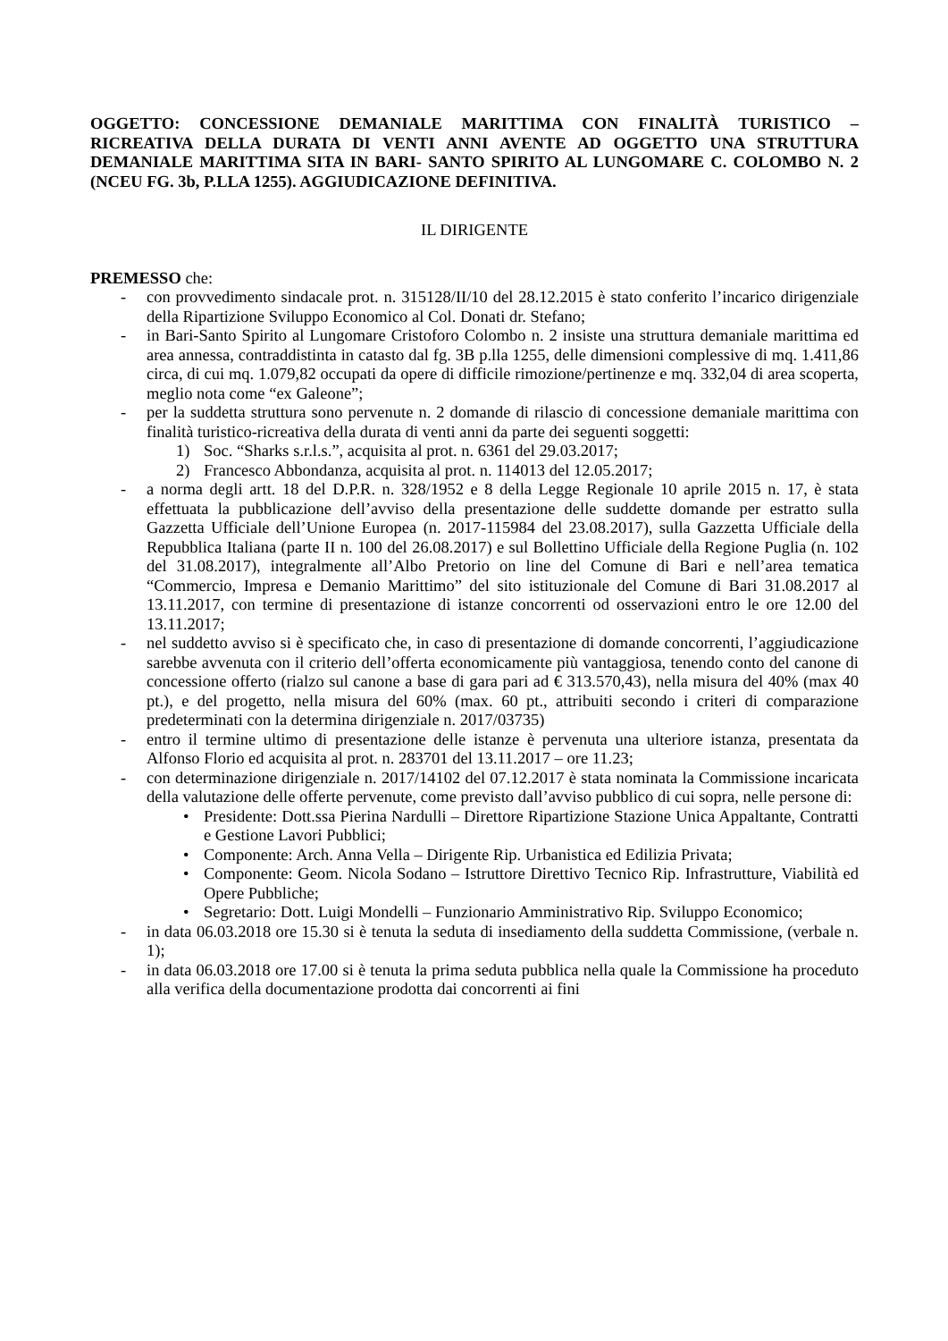OGGETTO: CONCESSIONE DEMANIALE MARITTIMA CON FINALITÀ TURISTICO – RICREATIVA DELLA DURATA DI VENTI ANNI AVENTE AD OGGETTO UNA STRUTTURA DEMANIALE MARITTIMA SITA IN BARI- SANTO SPIRITO AL LUNGOMARE C. COLOMBO N. 2 (NCEU FG. 3b, P.LLA 1255). AGGIUDICAZIONE DEFINITIVA.
IL DIRIGENTE
PREMESSO che:
- con provvedimento sindacale prot. n. 315128/II/10 del 28.12.2015 è stato conferito l’incarico dirigenziale della Ripartizione Sviluppo Economico al Col. Donati dr. Stefano;
- in Bari-Santo Spirito al Lungomare Cristoforo Colombo n. 2 insiste una struttura demaniale marittima ed area annessa, contraddistinta in catasto dal fg. 3B p.lla 1255, delle dimensioni complessive di mq. 1.411,86 circa, di cui mq. 1.079,82 occupati da opere di difficile rimozione/pertinenze e mq. 332,04 di area scoperta, meglio nota come “ex Galeone”;
- per la suddetta struttura sono pervenute n. 2 domande di rilascio di concessione demaniale marittima con finalità turistico-ricreativa della durata di venti anni da parte dei seguenti soggetti:
1) Soc. “Sharks s.r.l.s.”, acquisita al prot. n. 6361 del 29.03.2017;
2) Francesco Abbondanza, acquisita al prot. n. 114013 del 12.05.2017;
- a norma degli artt. 18 del D.P.R. n. 328/1952 e 8 della Legge Regionale 10 aprile 2015 n. 17, è stata effettuata la pubblicazione dell’avviso della presentazione delle suddette domande per estratto sulla Gazzetta Ufficiale dell’Unione Europea (n. 2017-115984 del 23.08.2017), sulla Gazzetta Ufficiale della Repubblica Italiana (parte II n. 100 del 26.08.2017) e sul Bollettino Ufficiale della Regione Puglia (n. 102 del 31.08.2017), integralmente all’Albo Pretorio on line del Comune di Bari e nell’area tematica “Commercio, Impresa e Demanio Marittimo” del sito istituzionale del Comune di Bari 31.08.2017 al 13.11.2017, con termine di presentazione di istanze concorrenti od osservazioni entro le ore 12.00 del 13.11.2017;
- nel suddetto avviso si è specificato che, in caso di presentazione di domande concorrenti, l’aggiudicazione sarebbe avvenuta con il criterio dell’offerta economicamente più vantaggiosa, tenendo conto del canone di concessione offerto (rialzo sul canone a base di gara pari ad € 313.570,43), nella misura del 40% (max 40 pt.), e del progetto, nella misura del 60% (max. 60 pt., attribuiti secondo i criteri di comparazione predeterminati con la determina dirigenziale n. 2017/03735)
- entro il termine ultimo di presentazione delle istanze è pervenuta una ulteriore istanza, presentata da Alfonso Florio ed acquisita al prot. n. 283701 del 13.11.2017 – ore 11.23;
- con determinazione dirigenziale n. 2017/14102 del 07.12.2017 è stata nominata la Commissione incaricata della valutazione delle offerte pervenute, come previsto dall’avviso pubblico di cui sopra, nelle persone di:
• Presidente: Dott.ssa Pierina Nardulli – Direttore Ripartizione Stazione Unica Appaltante, Contratti e Gestione Lavori Pubblici;
• Componente: Arch. Anna Vella – Dirigente Rip. Urbanistica ed Edilizia Privata;
• Componente: Geom. Nicola Sodano – Istruttore Direttivo Tecnico Rip. Infrastrutture, Viabilità ed Opere Pubbliche;
• Segretario: Dott. Luigi Mondelli – Funzionario Amministrativo Rip. Sviluppo Economico;
- in data 06.03.2018 ore 15.30 si è tenuta la seduta di insediamento della suddetta Commissione, (verbale n. 1);
- in data 06.03.2018 ore 17.00 si è tenuta la prima seduta pubblica nella quale la Commissione ha proceduto alla verifica della documentazione prodotta dai concorrenti ai fini